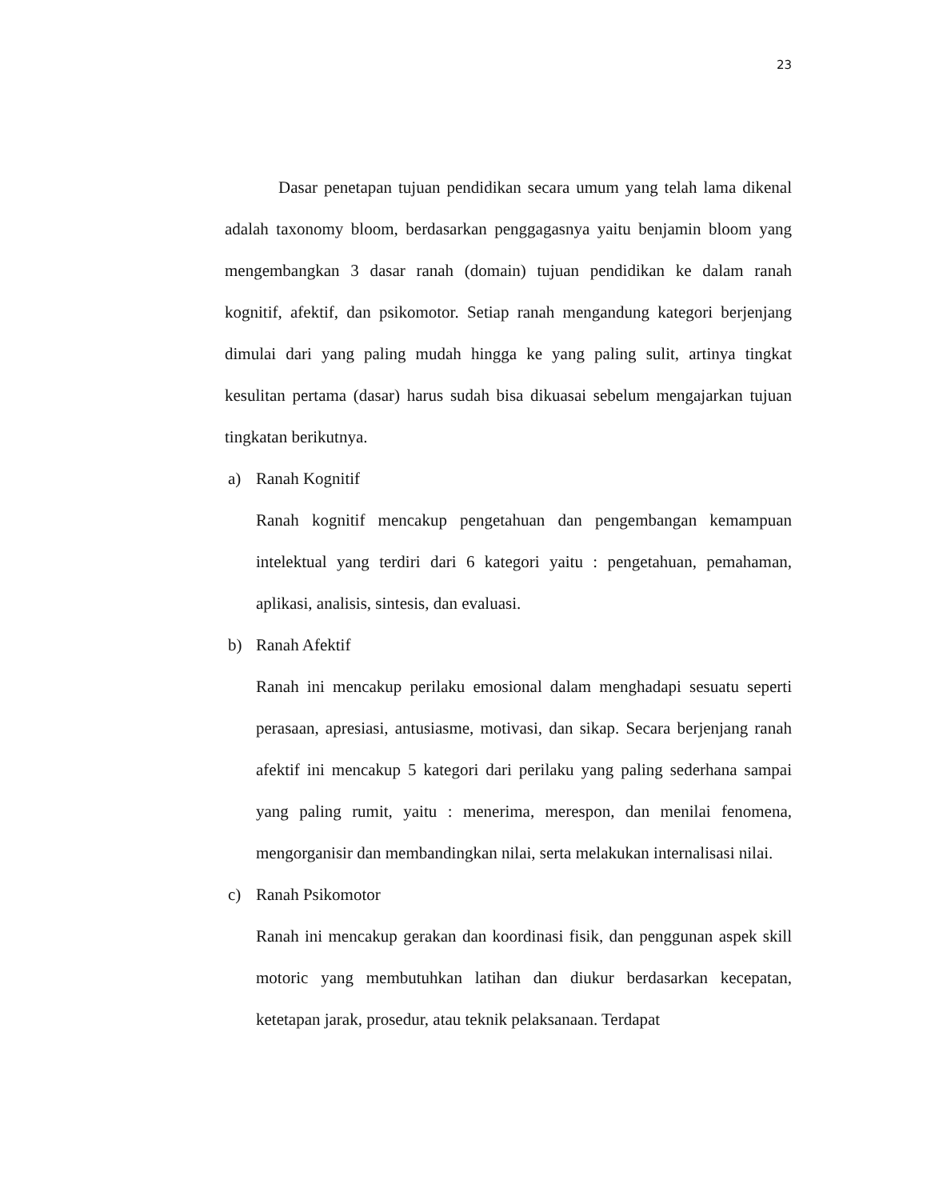23
Dasar penetapan tujuan pendidikan secara umum yang telah lama dikenal adalah taxonomy bloom, berdasarkan penggagasnya yaitu benjamin bloom yang mengembangkan 3 dasar ranah (domain) tujuan pendidikan ke dalam ranah kognitif, afektif, dan psikomotor. Setiap ranah mengandung kategori berjenjang dimulai dari yang paling mudah hingga ke yang paling sulit, artinya tingkat kesulitan pertama (dasar) harus sudah bisa dikuasai sebelum mengajarkan tujuan tingkatan berikutnya.
a) Ranah Kognitif
Ranah kognitif mencakup pengetahuan dan pengembangan kemampuan intelektual yang terdiri dari 6 kategori yaitu : pengetahuan, pemahaman, aplikasi, analisis, sintesis, dan evaluasi.
b) Ranah Afektif
Ranah ini mencakup perilaku emosional dalam menghadapi sesuatu seperti perasaan, apresiasi, antusiasme, motivasi, dan sikap. Secara berjenjang ranah afektif ini mencakup 5 kategori dari perilaku yang paling sederhana sampai yang paling rumit, yaitu : menerima, merespon, dan menilai fenomena, mengorganisir dan membandingkan nilai, serta melakukan internalisasi nilai.
c) Ranah Psikomotor
Ranah ini mencakup gerakan dan koordinasi fisik, dan penggunan aspek skill motoric yang membutuhkan latihan dan diukur berdasarkan kecepatan, ketetapan jarak, prosedur, atau teknik pelaksanaan. Terdapat